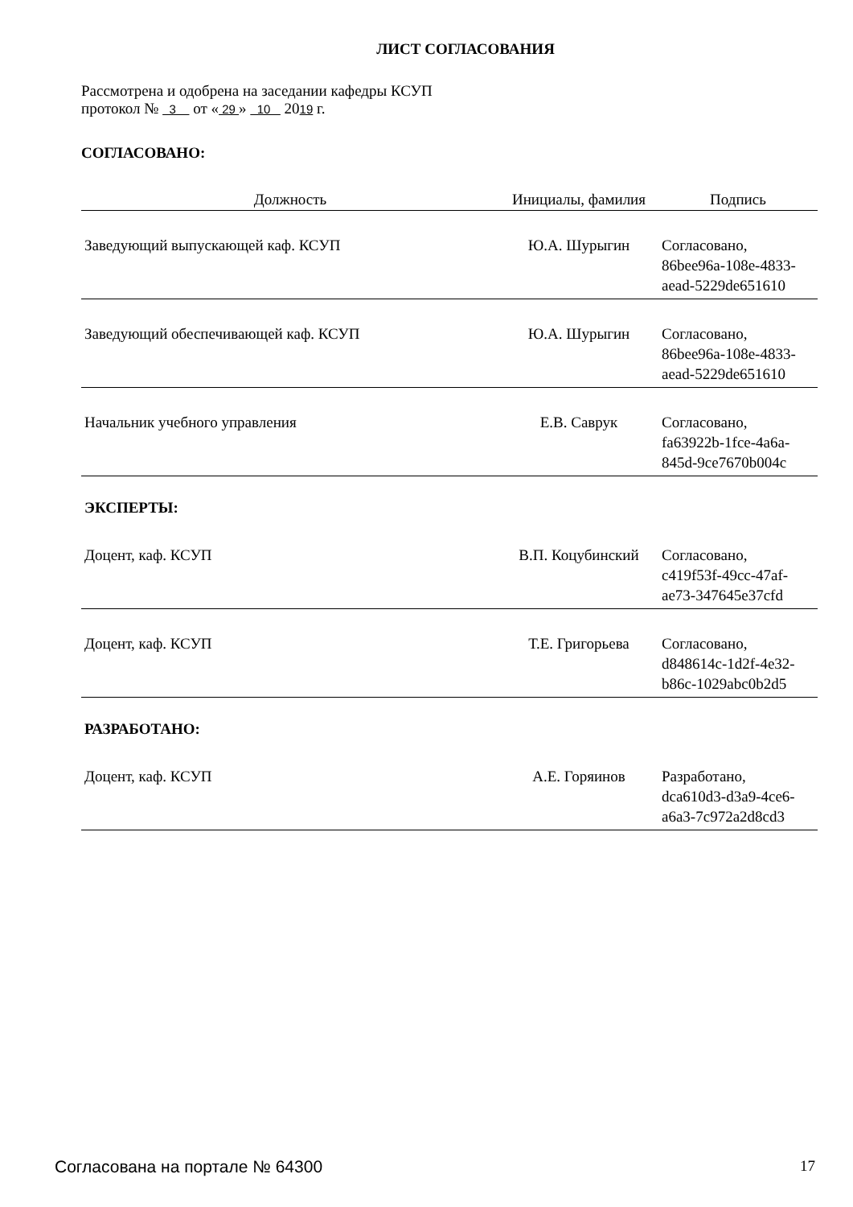ЛИСТ СОГЛАСОВАНИЯ
Рассмотрена и одобрена на заседании кафедры КСУП
протокол № 3 от « 29 » 10 2019 г.
СОГЛАСОВАНО:
| Должность | Инициалы, фамилия | Подпись |
| --- | --- | --- |
| Заведующий выпускающей каф. КСУП | Ю.А. Шурыгин | Согласовано, 86bee96a-108e-4833- aead-5229de651610 |
| Заведующий обеспечивающей каф. КСУП | Ю.А. Шурыгин | Согласовано, 86bee96a-108e-4833- aead-5229de651610 |
| Начальник учебного управления | Е.В. Саврук | Согласовано, fa63922b-1fce-4a6a- 845d-9ce7670b004c |
| ЭКСПЕРТЫ: | | |
| Доцент, каф. КСУП | В.П. Коцубинский | Согласовано, c419f53f-49cc-47af- ae73-347645e37cfd |
| Доцент, каф. КСУП | Т.Е. Григорьева | Согласовано, d848614c-1d2f-4e32- b86c-1029abc0b2d5 |
| РАЗРАБОТАНО: | | |
| Доцент, каф. КСУП | А.Е. Горяинов | Разработано, dca610d3-d3a9-4ce6- a6a3-7c972a2d8cd3 |
Согласована на портале № 64300 17